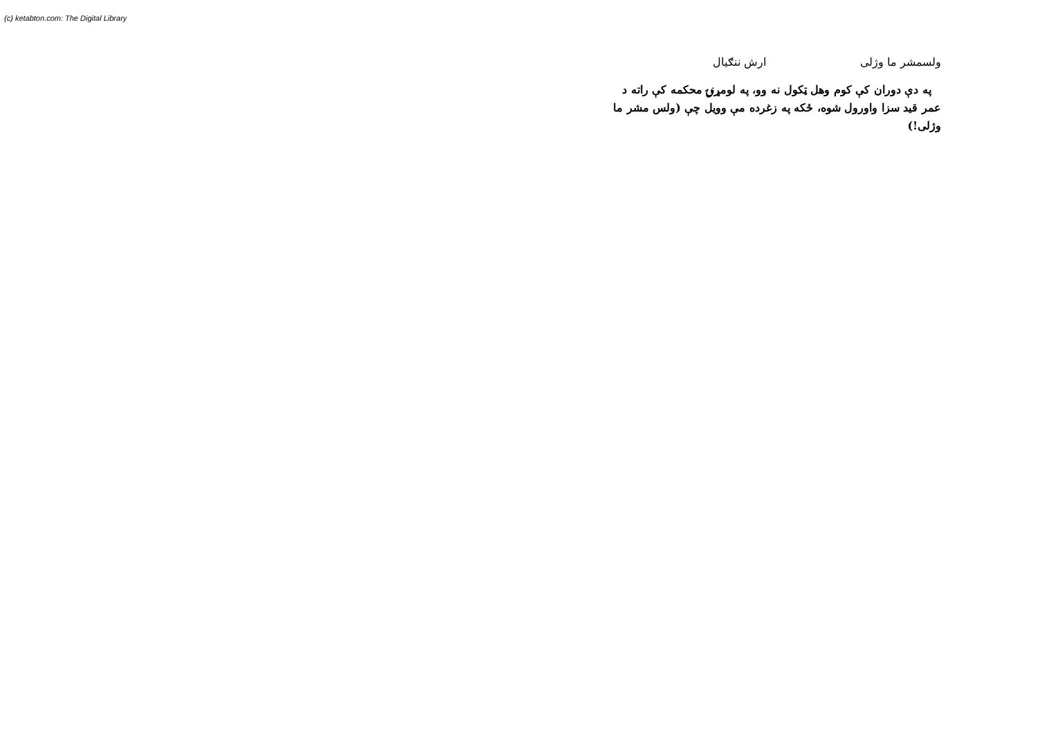(c) ketabton.com: The Digital Library
ولسمشر ما وژلی ارش ننګیال
په دې دوران کې کوم وهل ټکول نه وو، په لومړنۍ محکمه کې راته د عمر قید سزا واورول شوه، ځکه په زغرده مې وویل چې (ولس مشر ما وژلی!)